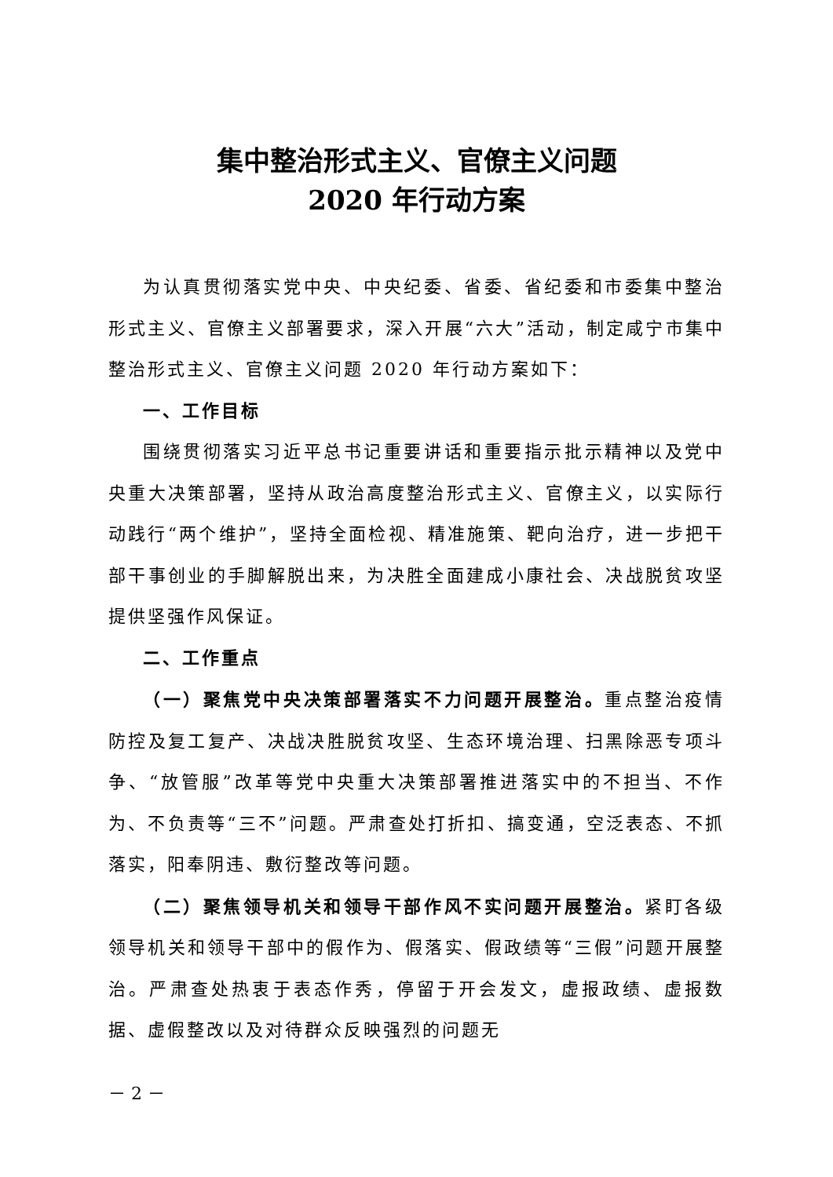集中整治形式主义、官僚主义问题
2020 年行动方案
为认真贯彻落实党中央、中央纪委、省委、省纪委和市委集中整治形式主义、官僚主义部署要求，深入开展“六大”活动，制定咸宁市集中整治形式主义、官僚主义问题 2020 年行动方案如下：
一、工作目标
围绕贯彻落实习近平总书记重要讲话和重要指示批示精神以及党中央重大决策部署，坚持从政治高度整治形式主义、官僚主义，以实际行动践行“两个维护”，坚持全面检视、精准施策、靶向治疗，进一步把干部干事创业的手脚解脱出来，为决胜全面建成小康社会、决战脱贫攻坚提供坚强作风保证。
二、工作重点
（一）聚焦党中央决策部署落实不力问题开展整治。重点整治疫情防控及复工复产、决战决胜脱贫攻坚、生态环境治理、扫黑除恶专项斗争、“放管服”改革等党中央重大决策部署推进落实中的不担当、不作为、不负责等“三不”问题。严肃查处打折扣、搞变通，空泛表态、不抓落实，阳奉阴违、敷衍整改等问题。
（二）聚焦领导机关和领导干部作风不实问题开展整治。紧盯各级领导机关和领导干部中的假作为、假落实、假政绩等“三假”问题开展整治。严肃查处热衷于表态作秀，停留于开会发文，虚报政绩、虚报数据、虚假整改以及对待群众反映强烈的问题无
－ 2 －